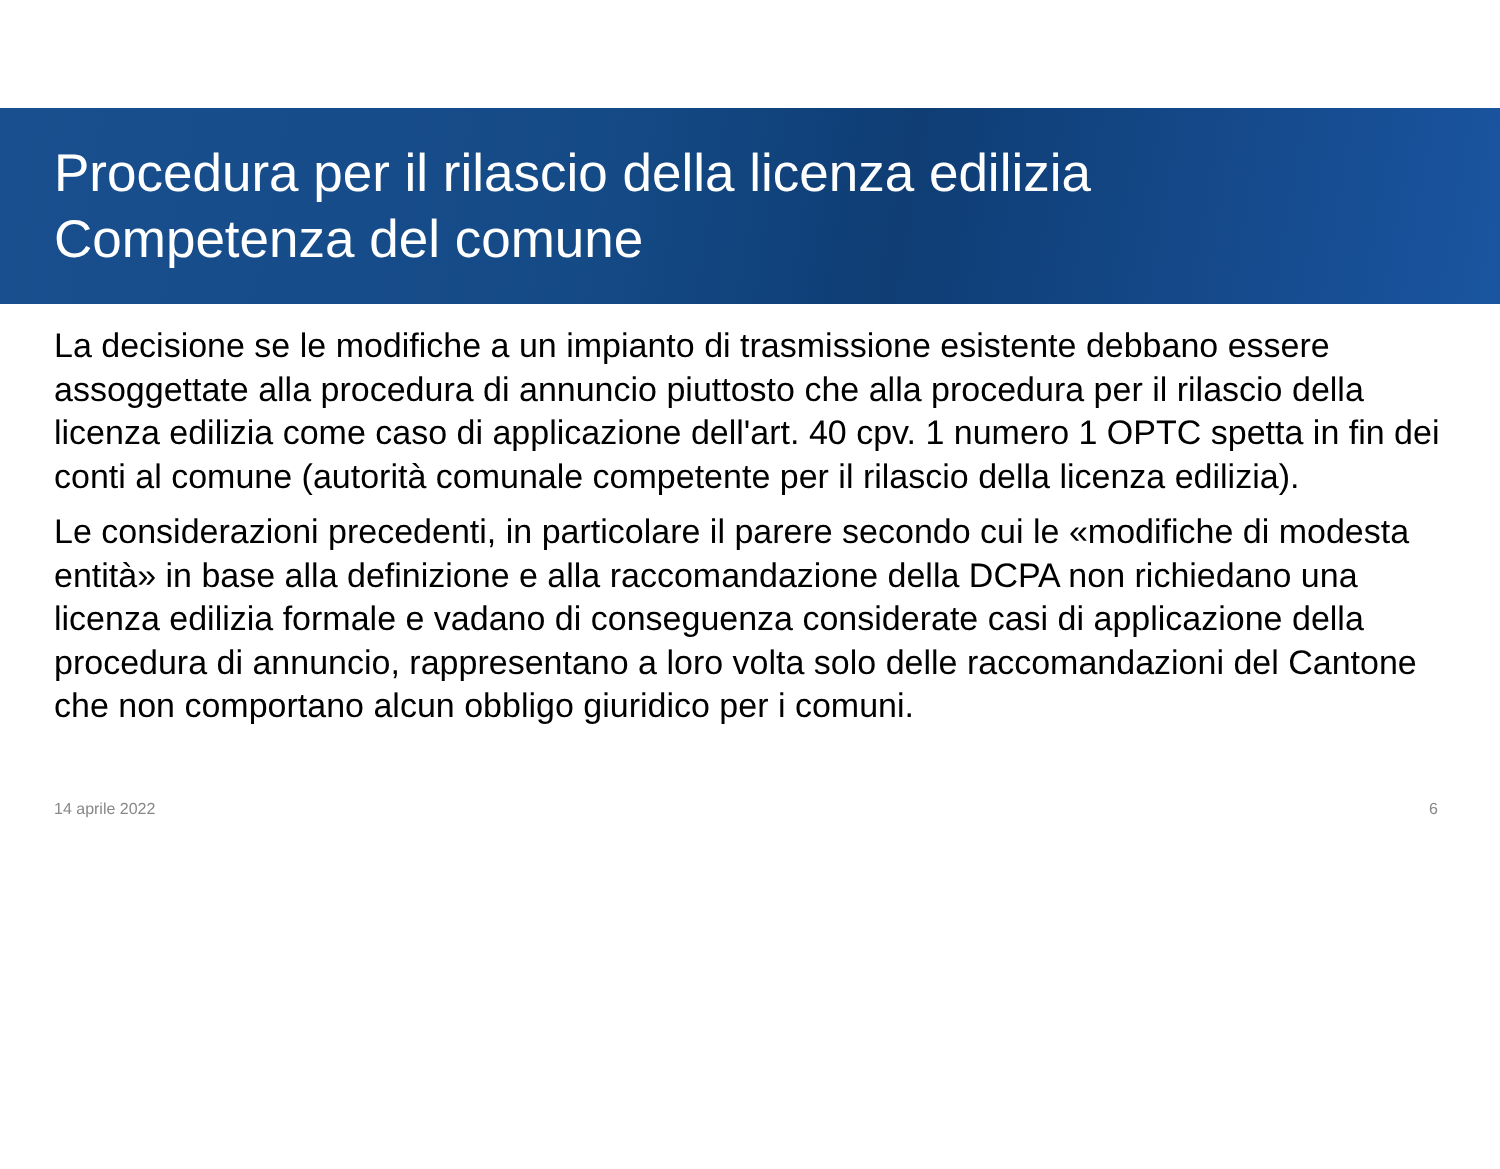Procedura per il rilascio della licenza edilizia
Competenza del comune
La decisione se le modifiche a un impianto di trasmissione esistente debbano essere assoggettate alla procedura di annuncio piuttosto che alla procedura per il rilascio della licenza edilizia come caso di applicazione dell'art. 40 cpv. 1 numero 1 OPTC spetta in fin dei conti al comune (autorità comunale competente per il rilascio della licenza edilizia).
Le considerazioni precedenti, in particolare il parere secondo cui le «modifiche di modesta entità» in base alla definizione e alla raccomandazione della DCPA non richiedano una licenza edilizia formale e vadano di conseguenza considerate casi di applicazione della procedura di annuncio, rappresentano a loro volta solo delle raccomandazioni del Cantone che non comportano alcun obbligo giuridico per i comuni.
14 aprile 2022 6